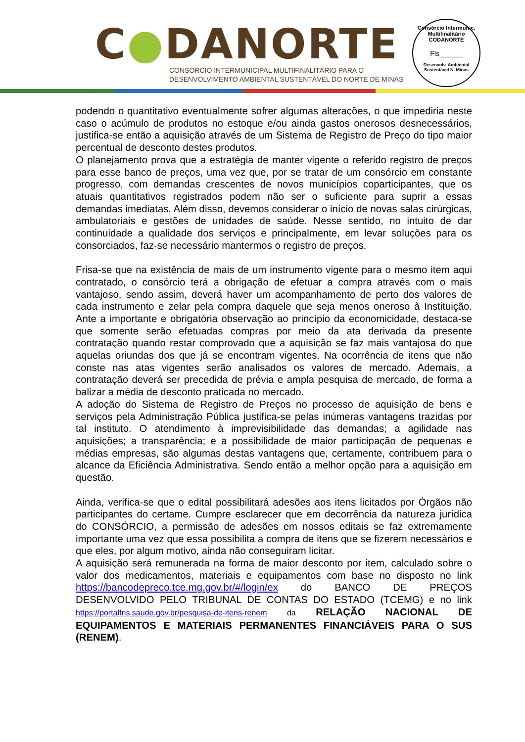C●DANORTE
CONSÓRCIO INTERMUNICIPAL MULTIFINALITÁRIO PARA O
DESENVOLVIMENTO AMBIENTAL SUSTENTÁVEL DO NORTE DE MINAS
Consórcio Intermunic. Multifinalitário
CODANORTE
Fls______
Desenvolv. Ambiental Sustentável N. Minas
podendo o quantitativo eventualmente sofrer algumas alterações, o que impediria neste caso o acúmulo de produtos no estoque e/ou ainda gastos onerosos desnecessários, justifica-se então a aquisição através de um Sistema de Registro de Preço do tipo maior percentual de desconto destes produtos.
O planejamento prova que a estratégia de manter vigente o referido registro de preços para esse banco de preços, uma vez que, por se tratar de um consórcio em constante progresso, com demandas crescentes de novos municípios coparticipantes, que os atuais quantitativos registrados podem não ser o suficiente para suprir a essas demandas imediatas. Além disso, devemos considerar o início de novas salas cirúrgicas, ambulatoriais e gestões de unidades de saúde. Nesse sentido, no intuito de dar continuidade a qualidade dos serviços e principalmente, em levar soluções para os consorciados, faz-se necessário mantermos o registro de preços.
Frisa-se que na existência de mais de um instrumento vigente para o mesmo item aqui contratado, o consórcio terá a obrigação de efetuar a compra através com o mais vantajoso, sendo assim, deverá haver um acompanhamento de perto dos valores de cada instrumento e zelar pela compra daquele que seja menos oneroso à Instituição. Ante a importante e obrigatória observação ao princípio da economicidade, destaca-se que somente serão efetuadas compras por meio da ata derivada da presente contratação quando restar comprovado que a aquisição se faz mais vantajosa do que aquelas oriundas dos que já se encontram vigentes. Na ocorrência de itens que não conste nas atas vigentes serão analisados os valores de mercado. Ademais, a contratação deverá ser precedida de prévia e ampla pesquisa de mercado, de forma a balizar a média de desconto praticada no mercado.
A adoção do Sistema de Registro de Preços no processo de aquisição de bens e serviços pela Administração Pública justifica-se pelas inúmeras vantagens trazidas por tal instituto. O atendimento à imprevisibilidade das demandas; a agilidade nas aquisições; a transparência; e a possibilidade de maior participação de pequenas e médias empresas, são algumas destas vantagens que, certamente, contribuem para o alcance da Eficiência Administrativa. Sendo então a melhor opção para a aquisição em questão.
Ainda, verifica-se que o edital possibilitará adesões aos itens licitados por Órgãos não participantes do certame. Cumpre esclarecer que em decorrência da natureza jurídica do CONSÓRCIO, a permissão de adesões em nossos editais se faz extremamente importante uma vez que essa possibilita a compra de itens que se fizerem necessários e que eles, por algum motivo, ainda não conseguiram licitar.
A aquisição será remunerada na forma de maior desconto por item, calculado sobre o valor dos medicamentos, materiais e equipamentos com base no disposto no link https://bancodepreco.tce.mg.gov.br/#/login/ex do BANCO DE PREÇOS DESENVOLVIDO PELO TRIBUNAL DE CONTAS DO ESTADO (TCEMG) e no link https://portalfns.saude.gov.br/pesquisa-de-itens-renem da RELAÇÃO NACIONAL DE EQUIPAMENTOS E MATERIAIS PERMANENTES FINANCIÁVEIS PARA O SUS (RENEM).